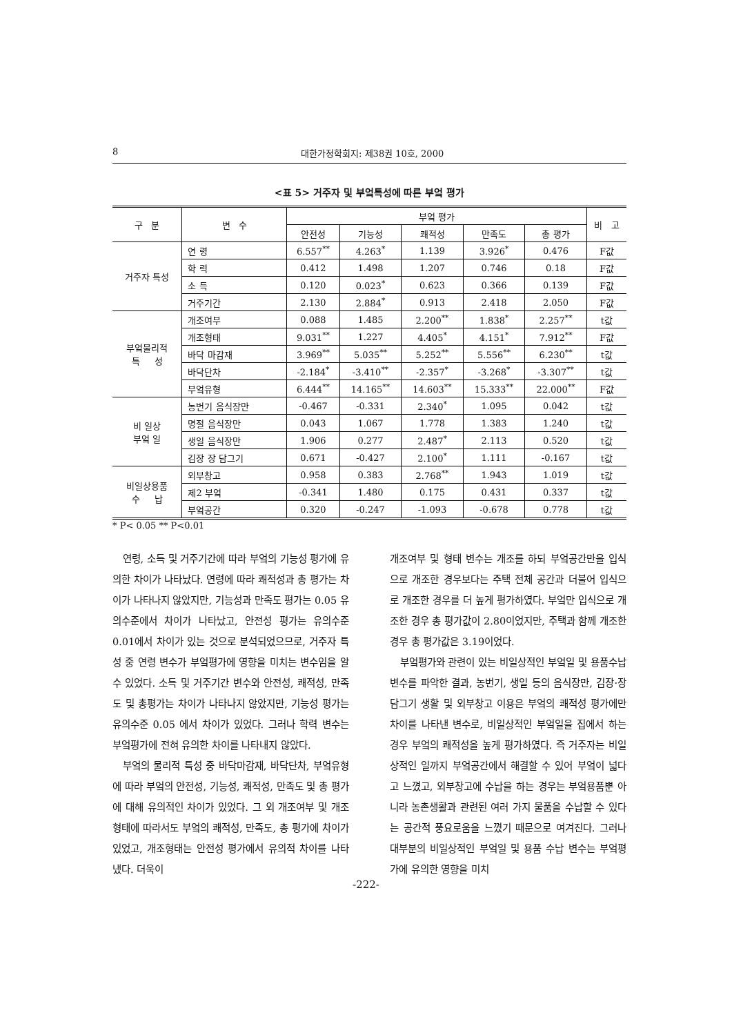8 대한가정학회지: 제38권 10호, 2000
<표 5> 거주자 및 부엌특성에 따른 부엌 평가
| 구 분 | 변 수 | 부엌 평가 | | | | | 비 고 |
| --- | --- | --- | --- | --- | --- | --- | --- |
| | | 안전성 | 기능성 | 쾌적성 | 만족도 | 총 평가 | |
| 거주자 특성 | 연 령 | 6.557<sup>**</sup> | 4.263<sup>*</sup> | 1.139 | 3.926<sup>*</sup> | 0.476 | F값 |
| | 학 력 | 0.412 | 1.498 | 1.207 | 0.746 | 0.18 | F값 |
| | 소 득 | 0.120 | 0.023<sup>*</sup> | 0.623 | 0.366 | 0.139 | F값 |
| | 거주기간 | 2.130 | 2.884<sup>*</sup> | 0.913 | 2.418 | 2.050 | F값 |
| 부엌물리적 특 성 | 개조여부 | 0.088 | 1.485 | 2.200<sup>**</sup> | 1.838<sup>*</sup> | 2.257<sup>**</sup> | t값 |
| | 개조형태 | 9.031<sup>**</sup> | 1.227 | 4.405<sup>*</sup> | 4.151<sup>*</sup> | 7.912<sup>**</sup> | F값 |
| | 바닥 마감재 | 3.969<sup>**</sup> | 5.035<sup>**</sup> | 5.252<sup>**</sup> | 5.556<sup>**</sup> | 6.230<sup>**</sup> | t값 |
| | 바닥단차 | -2.184<sup>*</sup> | -3.410<sup>**</sup> | -2.357<sup>*</sup> | -3.268<sup>*</sup> | -3.307<sup>**</sup> | t값 |
| | 부엌유형 | 6.444<sup>**</sup> | 14.165<sup>**</sup> | 14.603<sup>**</sup> | 15.333<sup>**</sup> | 22.000<sup>**</sup> | F값 |
| 비 일상 부엌 일 | 농번기 음식장만 | -0.467 | -0.331 | 2.340<sup>*</sup> | 1.095 | 0.042 | t값 |
| | 명절 음식장만 | 0.043 | 1.067 | 1.778 | 1.383 | 1.240 | t값 |
| | 생일 음식장만 | 1.906 | 0.277 | 2.487<sup>*</sup> | 2.113 | 0.520 | t값 |
| | 김장 장 담그기 | 0.671 | -0.427 | 2.100<sup>*</sup> | 1.111 | -0.167 | t값 |
| 비일상용품 수 납 | 외부창고 | 0.958 | 0.383 | 2.768<sup>**</sup> | 1.943 | 1.019 | t값 |
| | 제2 부엌 | -0.341 | 1.480 | 0.175 | 0.431 | 0.337 | t값 |
| | 부엌공간 | 0.320 | -0.247 | -1.093 | -0.678 | 0.778 | t값 |
* P< 0.05 ** P<0.01
연령, 소득 및 거주기간에 따라 부엌의 기능성 평가에 유의한 차이가 나타났다. 연령에 따라 쾌적성과 총 평가는 차이가 나타나지 않았지만, 기능성과 만족도 평가는 0.05 유의수준에서 차이가 나타났고, 안전성 평가는 유의수준 0.01에서 차이가 있는 것으로 분석되었으므로, 거주자 특성 중 연령 변수가 부엌평가에 영향을 미치는 변수임을 알 수 있었다. 소득 및 거주기간 변수와 안전성, 쾌적성, 만족도 및 총평가는 차이가 나타나지 않았지만, 기능성 평가는 유의수준 0.05 에서 차이가 있었다. 그러나 학력 변수는 부엌평가에 전혀 유의한 차이를 나타내지 않았다.
부엌의 물리적 특성 중 바닥마감재, 바닥단차, 부엌유형에 따라 부엌의 안전성, 기능성, 쾌적성, 만족도 및 총 평가에 대해 유의적인 차이가 있었다. 그 외 개조여부 및 개조형태에 따라서도 부엌의 쾌적성, 만족도, 총 평가에 차이가 있었고, 개조형태는 안전성 평가에서 유의적 차이를 나타냈다. 더욱이
개조여부 및 형태 변수는 개조를 하되 부엌공간만을 입식으로 개조한 경우보다는 주택 전체 공간과 더불어 입식으로 개조한 경우를 더 높게 평가하였다. 부엌만 입식으로 개조한 경우 총 평가값이 2.80이었지만, 주택과 함께 개조한 경우 총 평가값은 3.19이었다.
부엌평가와 관련이 있는 비일상적인 부엌일 및 용품수납 변수를 파악한 결과, 농번기, 생일 등의 음식장만, 김장·장담그기 생활 및 외부창고 이용은 부엌의 쾌적성 평가에만 차이를 나타낸 변수로, 비일상적인 부엌일을 집에서 하는 경우 부엌의 쾌적성을 높게 평가하였다. 즉 거주자는 비일상적인 일까지 부엌공간에서 해결할 수 있어 부엌이 넓다고 느꼈고, 외부창고에 수납을 하는 경우는 부엌용품뿐 아니라 농촌생활과 관련된 여러 가지 물품을 수납할 수 있다는 공간적 풍요로움을 느꼈기 때문으로 여겨진다. 그러나 대부분의 비일상적인 부엌일 및 용품 수납 변수는 부엌평가에 유의한 영향을 미치
-222-